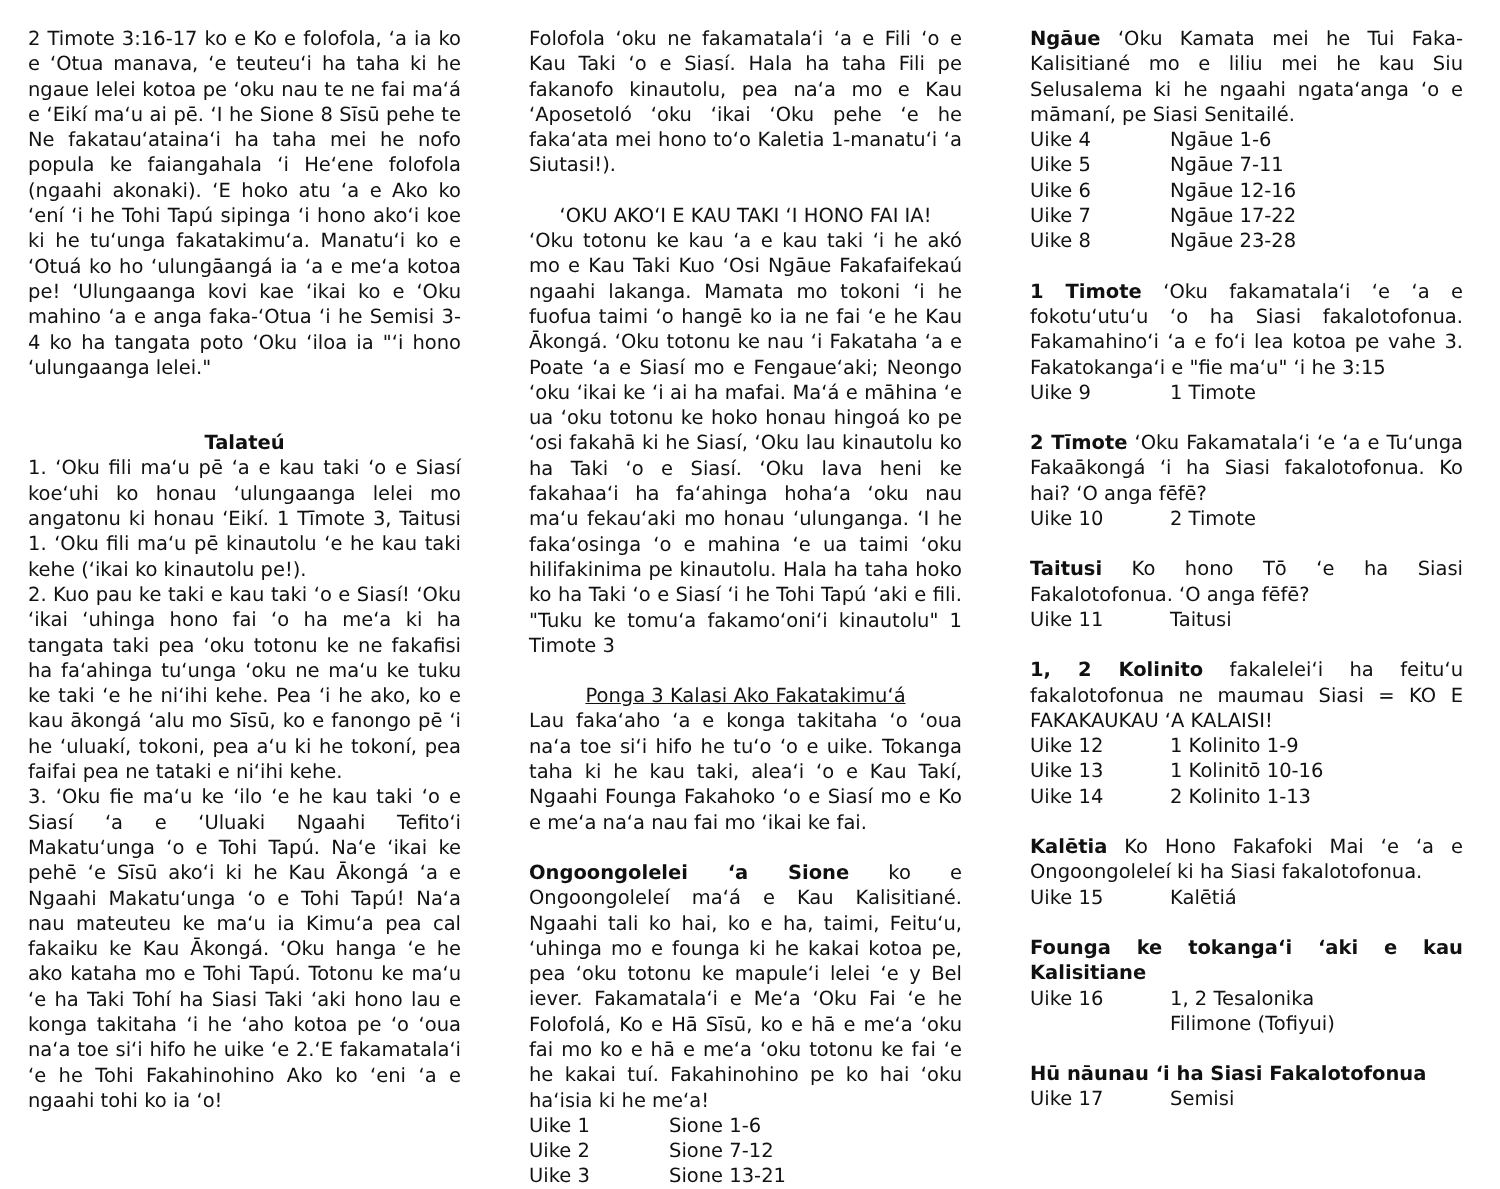2 Timote 3:16-17 ko e Ko e folofola, ‘a ia ko e ‘Otua manava, ‘e teuteu‘i ha taha ki he ngaue lelei kotoa pe ‘oku nau te ne fai ma‘á e ‘Eikí ma‘u ai pē. ‘I he Sione 8 Sīsū pehe te Ne fakatau‘ataina‘i ha taha mei he nofo popula ke faiangahala ‘i He‘ene folofola (ngaahi akonaki). ‘E hoko atu ‘a e Ako ko ‘ení ‘i he Tohi Tapú sipinga ‘i hono ako‘i koe ki he tu‘unga fakatakimu‘a. Manatu‘i ko e ‘Otuá ko ho ‘ulungāangá ia ‘a e me‘a kotoa pe! ‘Ulungaanga kovi kae ‘ikai ko e ‘Oku mahino ‘a e anga faka-‘Otua ‘i he Semisi 3-4 ko ha tangata poto ‘Oku ‘iloa ia "‘i hono ‘ulungaanga lelei."
Talateú
1. ‘Oku fili ma‘u pē ‘a e kau taki ‘o e Siasí koe‘uhi ko honau ‘ulungaanga lelei mo angatonu ki honau ‘Eikí. 1 Tīmote 3, Taitusi 1. ‘Oku fili ma‘u pē kinautolu ‘e he kau taki kehe (‘ikai ko kinautolu pe!).
2. Kuo pau ke taki e kau taki ‘o e Siasí! ‘Oku ‘ikai ‘uhinga hono fai ‘o ha me‘a ki ha tangata taki pea ‘oku totonu ke ne fakafisi ha fa‘ahinga tu‘unga ‘oku ne ma‘u ke tuku ke taki ‘e he ni‘ihi kehe. Pea ‘i he ako, ko e kau ākongá ‘alu mo Sīsū, ko e fanongo pē ‘i he ‘uluakí, tokoni, pea a‘u ki he tokoní, pea faifai pea ne tataki e ni‘ihi kehe.
3. ‘Oku fie ma‘u ke ‘ilo ‘e he kau taki ‘o e Siasí ‘a e ‘Uluaki Ngaahi Tefito‘i Makatu‘unga ‘o e Tohi Tapú. Na‘e ‘ikai ke pehē ‘e Sīsū ako‘i ki he Kau Ākongá ‘a e Ngaahi Makatu‘unga ‘o e Tohi Tapú! Na‘a nau mateuteu ke ma‘u ia Kimu‘a pea cal fakaiku ke Kau Ākongá. ‘Oku hanga ‘e he ako kataha mo e Tohi Tapú. Totonu ke ma‘u ‘e ha Taki Tohí ha Siasi Taki ‘aki hono lau e konga takitaha ‘i he ‘aho kotoa pe ‘o ‘oua na‘a toe si‘i hifo he uike ‘e 2.‘E fakamatala‘i ‘e he Tohi Fakahinohino Ako ko ‘eni ‘a e ngaahi tohi ko ia ‘o!
Folofola ‘oku ne fakamatala‘i ‘a e Fili ‘o e Kau Taki ‘o e Siasí. Hala ha taha Fili pe fakanofo kinautolu, pea na‘a mo e Kau ‘Aposetoló ‘oku ‘ikai ‘Oku pehe ‘e he faka‘ata mei hono to‘o Kaletia 1-manatu‘i ‘a Siutasi!).
‘OKU AKO‘I E KAU TAKI ‘I HONO FAI IA!
‘Oku totonu ke kau ‘a e kau taki ‘i he akó mo e Kau Taki Kuo ‘Osi Ngāue Fakafaifekaú ngaahi lakanga. Mamata mo tokoni ‘i he fuofua taimi ‘o hangē ko ia ne fai ‘e he Kau Ākongá. ‘Oku totonu ke nau ‘i Fakataha ‘a e Poate ‘a e Siasí mo e Fengaue‘aki; Neongo ‘oku ‘ikai ke ‘i ai ha mafai. Ma‘á e māhina ‘e ua ‘oku totonu ke hoko honau hingoá ko pe ‘osi fakahā ki he Siasí, ‘Oku lau kinautolu ko ha Taki ‘o e Siasí. ‘Oku lava heni ke fakahaa‘i ha fa‘ahinga hoha‘a ‘oku nau ma‘u fekau‘aki mo honau ‘ulunganga. ‘I he faka‘osinga ‘o e mahina ‘e ua taimi ‘oku hilifakinima pe kinautolu. Hala ha taha hoko ko ha Taki ‘o e Siasí ‘i he Tohi Tapú ‘aki e fili. "Tuku ke tomu‘a fakamo‘oni‘i kinautolu" 1 Timote 3
Ponga 3 Kalasi Ako Fakatakimu‘á
Lau faka‘aho ‘a e konga takitaha ‘o ‘oua na‘a toe si‘i hifo he tu‘o ‘o e uike. Tokanga taha ki he kau taki, alea‘i ‘o e Kau Takí, Ngaahi Founga Fakahoko ‘o e Siasí mo e Ko e me‘a na‘a nau fai mo ‘ikai ke fai.
Ongoongolelei ‘a Sione ko e Ongoongoleleí ma‘á e Kau Kalisitiané. Ngaahi tali ko hai, ko e ha, taimi, Feitu‘u, ‘uhinga mo e founga ki he kakai kotoa pe, pea ‘oku totonu ke mapule‘i lelei ‘e y Bel iever. Fakamatala‘i e Me‘a ‘Oku Fai ‘e he Folofolá, Ko e Hā Sīsū, ko e hā e me‘a ‘oku fai mo ko e hā e me‘a ‘oku totonu ke fai ‘e he kakai tuí. Fakahinohino pe ko hai ‘oku ha‘isia ki he me‘a!
Uike 1 Sione 1-6
Uike 2 Sione 7-12
Uike 3 Sione 13-21
Ngāue ‘Oku Kamata mei he Tui Faka-Kalisitiané mo e liliu mei he kau Siu Selusalema ki he ngaahi ngata‘anga ‘o e māmaní, pe Siasi Senitailé.
Uike 4 Ngāue 1-6
Uike 5 Ngāue 7-11
Uike 6 Ngāue 12-16
Uike 7 Ngāue 17-22
Uike 8 Ngāue 23-28
1 Timote ‘Oku fakamatala‘i ‘e ‘a e fokotu‘utu‘u ‘o ha Siasi fakalotofonua. Fakamahino‘i ‘a e fo‘i lea kotoa pe vahe 3. Fakatokanga‘i e "fie ma‘u" ‘i he 3:15
Uike 9 1 Timote
2 Tīmote ‘Oku Fakamatala‘i ‘e ‘a e Tu‘unga Fakaākongá ‘i ha Siasi fakalotofonua. Ko hai? ‘O anga fēfē?
Uike 10 2 Timote
Taitusi Ko hono Tō ‘e ha Siasi Fakalotofonua. ‘O anga fēfē?
Uike 11 Taitusi
1, 2 Kolinito fakalelei‘i ha feitu‘u fakalotofonua ne maumau Siasi = KO E FAKAKAUKAU ‘A KALAISI!
Uike 12 1 Kolinito 1-9
Uike 13 1 Kolinitō 10-16
Uike 14 2 Kolinito 1-13
Kalētia Ko Hono Fakafoki Mai ‘e ‘a e Ongoongoleleí ki ha Siasi fakalotofonua.
Uike 15 Kalētiá
Founga ke tokanga‘i ‘aki e kau Kalisitiane
Uike 16 1, 2 Tesalonika
Filimone (Tofiyui)
Hū nāunau ‘i ha Siasi Fakalotofonua
Uike 17 Semisi